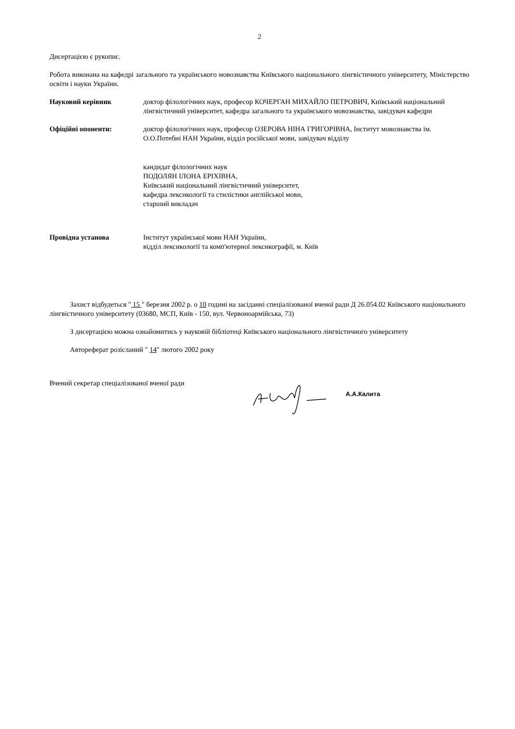2
Дисертацією є рукопис.
Робота виконана на кафедрі загального та українського мовознавства Київського національного лінгвістичного університету, Міністерство освіти і науки України.
Науковий керівник доктор філологічних наук, професор КОЧЕРГАН МИХАЙЛО ПЕТРОВИЧ, Київський національний лінгвістичний університет, кафедра загального та українського мовознавства, завідувач кафедри
Офіційні опоненти: доктор філологічних наук, професор ОЗЕРОВА НІНА ГРИГОРІВНА, Інститут мовознавства ім. О.О.Потебні НАН України, відділ російської мови, завідувач відділу
кандидат філологічних наук
ПОДОЛЯН ІЛОНА ЕРІХІВНА,
Київський національний лінгвістичний університет,
кафедра лексикології та стилістики англійської мови,
старший викладач
Провідна установа Інститут української мови НАН України,
відділ лексикології та комп'ютерної лексикографії, м. Київ
Захист відбудеться " 15 " березня 2002 р. о 10 годині на засіданні спеціалізованої вченої ради Д 26.054.02 Київського національного лінгвістичного університету (03680, МСП, Київ - 150, вул. Червоноармійська, 73)
З дисертацією можна ознайомитись у науковій бібліотеці Київського національного лінгвістичного університету
Автореферат розісланий " 14" лютого 2002 року
Вчений секретар спеціалізованої вченої ради
А.А.Калита